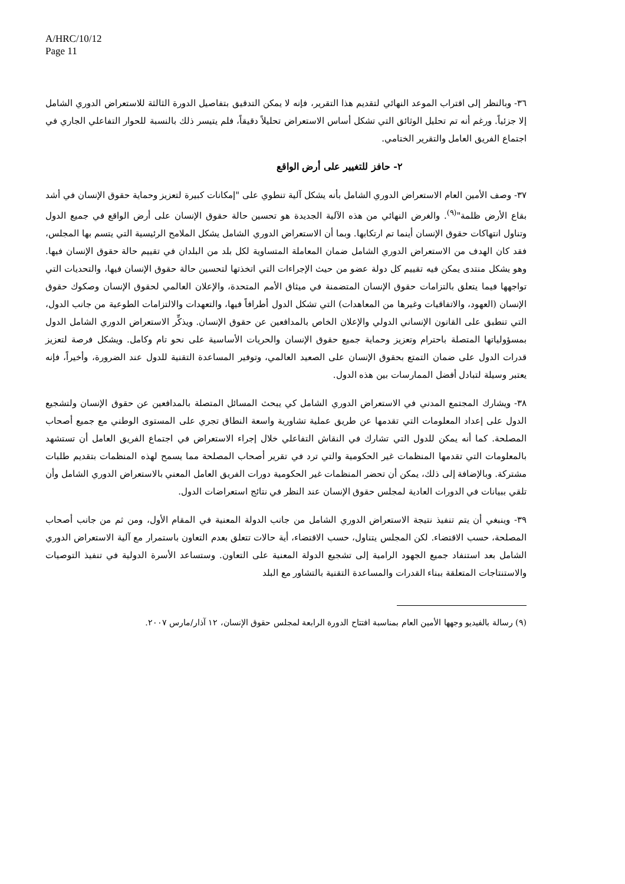A/HRC/10/12
Page 11
٣٦- وبالنظر إلى اقتراب الموعد النهائي لتقديم هذا التقرير، فإنه لا يمكن التدقيق بتفاصيل الدورة الثالثة للاستعراض الدوري الشامل إلا جزئياً. ورغم أنه تم تحليل الوثائق التي تشكل أساس الاستعراض تحليلاً دقيقاً، فلم يتيسر ذلك بالنسبة للحوار التفاعلي الجاري في اجتماع الفريق العامل والتقرير الختامي.
٢- حافز للتغيير على أرض الواقع
٣٧- وصف الأمين العام الاستعراض الدوري الشامل بأنه يشكل آلية تنطوي على "إمكانات كبيرة لتعزيز وحماية حقوق الإنسان في أشد بقاع الأرض ظلمة"<sup>(٩)</sup>. والغرض النهائي من هذه الآلية الجديدة هو تحسين حالة حقوق الإنسان على أرض الواقع في جميع الدول وتناول انتهاكات حقوق الإنسان أينما تم ارتكابها. وبما أن الاستعراض الدوري الشامل يشكل الملامح الرئيسية التي يتسم بها المجلس، فقد كان الهدف من الاستعراض الدوري الشامل ضمان المعاملة المتساوية لكل بلد من البلدان في تقييم حالة حقوق الإنسان فيها. وهو يشكل منتدى يمكن فيه تقييم كل دولة عضو من حيث الإجراءات التي اتخذتها لتحسين حالة حقوق الإنسان فيها، والتحديات التي تواجهها فيما يتعلق بالتزامات حقوق الإنسان المتضمنة في ميثاق الأمم المتحدة، والإعلان العالمي لحقوق الإنسان وصكوك حقوق الإنسان (العهود، والاتفاقيات وغيرها من المعاهدات) التي تشكل الدول أطرافاً فيها، والتعهدات والالتزامات الطوعية من جانب الدول، التي تنطبق على القانون الإنساني الدولي والإعلان الخاص بالمدافعين عن حقوق الإنسان. ويذكِّر الاستعراض الدوري الشامل الدول بمسؤولياتها المتصلة باحترام وتعزيز وحماية جميع حقوق الإنسان والحريات الأساسية على نحو تام وكامل. ويشكل فرصة لتعزيز قدرات الدول على ضمان التمتع بحقوق الإنسان على الصعيد العالمي، وتوفير المساعدة التقنية للدول عند الضرورة، وأخيراً، فإنه يعتبر وسيلة لتبادل أفضل الممارسات بين هذه الدول.
٣٨- ويشارك المجتمع المدني في الاستعراض الدوري الشامل كي يبحث المسائل المتصلة بالمدافعين عن حقوق الإنسان ولتشجيع الدول على إعداد المعلومات التي تقدمها عن طريق عملية تشاورية واسعة النطاق تجري على المستوى الوطني مع جميع أصحاب المصلحة. كما أنه يمكن للدول التي تشارك في النقاش التفاعلي خلال إجراء الاستعراض في اجتماع الفريق العامل أن تستشهد بالمعلومات التي تقدمها المنظمات غير الحكومية والتي ترد في تقرير أصحاب المصلحة مما يسمح لهذه المنظمات بتقديم طلبات مشتركة. وبالإضافة إلى ذلك، يمكن أن تحضر المنظمات غير الحكومية دورات الفريق العامل المعني بالاستعراض الدوري الشامل وأن تلقي ببيانات في الدورات العادية لمجلس حقوق الإنسان عند النظر في نتائج استعراضات الدول.
٣٩- وينبغي أن يتم تنفيذ نتيجة الاستعراض الدوري الشامل من جانب الدولة المعنية في المقام الأول، ومن ثم من جانب أصحاب المصلحة، حسب الاقتضاء. لكن المجلس يتناول، حسب الاقتضاء، أية حالات تتعلق بعدم التعاون باستمرار مع آلية الاستعراض الدوري الشامل بعد استنفاد جميع الجهود الرامية إلى تشجيع الدولة المعنية على التعاون. وستساعد الأسرة الدولية في تنفيذ التوصيات والاستنتاجات المتعلقة ببناء القدرات والمساعدة التقنية بالتشاور مع البلد
(٩) رسالة بالفيديو وجهها الأمين العام بمناسبة افتتاح الدورة الرابعة لمجلس حقوق الإنسان، ١٢ آذار/مارس ٢٠٠٧.